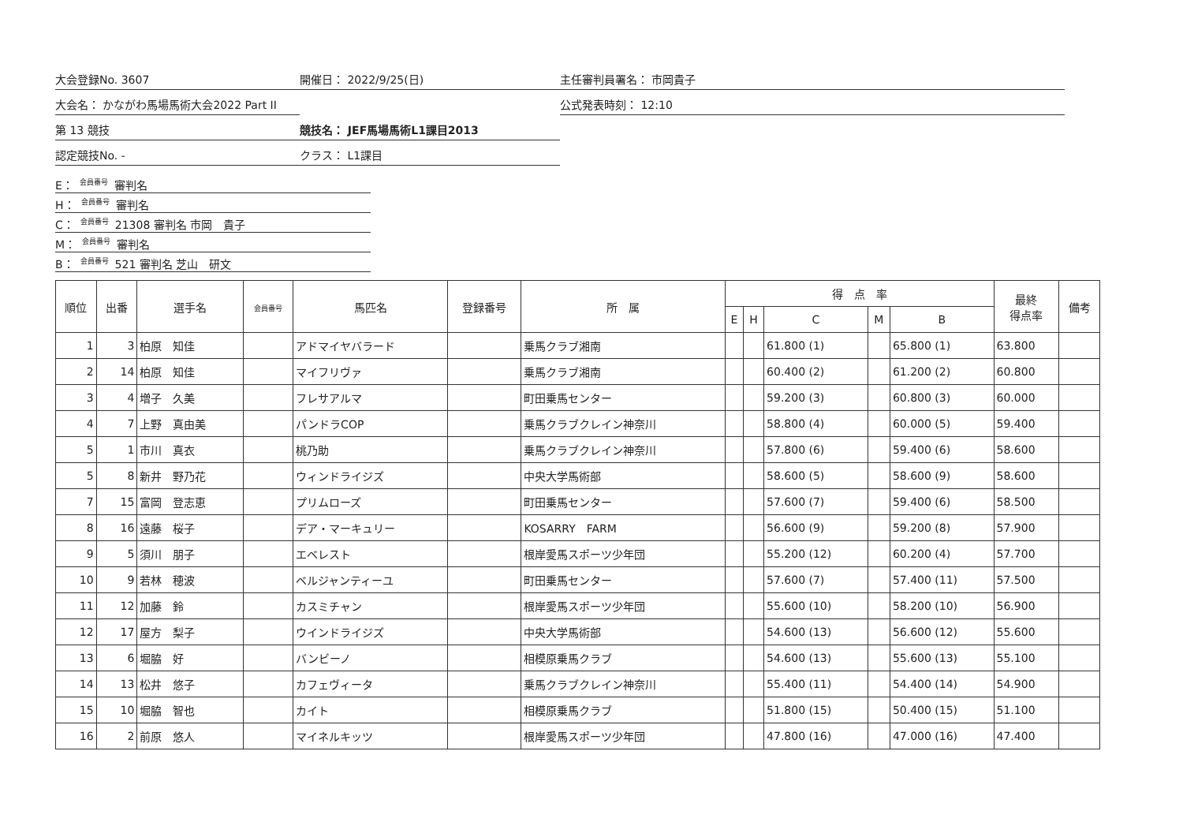大会登録No. 3607
開催日： 2022/9/25(日)
主任審判員署名： 市岡貴子
大会名： かながわ馬場馬術大会2022 Part II
公式発表時刻： 12:10
第 13 競技
競技名： JEF馬場馬術L1課目2013
認定競技No. -
クラス： L1課目
E： 会員番号 審判名
H： 会員番号 審判名
C： 会員番号 21308 審判名 市岡　貴子
M： 会員番号 審判名
B： 会員番号 521 審判名 芝山　研文
| 順位 | 出番 | 選手名 | 会員番号 | 馬匹名 | 登録番号 | 所 属 | 得 点 率 | | | | | 最終 得点率 | 備考 |
| --- | --- | --- | --- | --- | --- | --- | --- | --- | --- | --- | --- | --- | --- |
| | | | | | | | E | H | C | M | B | | |
| 1 | 3 | 柏原 知佳 | | アドマイヤバラード | | 乗馬クラブ湘南 | | | 61.800 (1) | | 65.800 (1) | 63.800 | |
| 2 | 14 | 柏原 知佳 | | マイフリヴァ | | 乗馬クラブ湘南 | | | 60.400 (2) | | 61.200 (2) | 60.800 | |
| 3 | 4 | 増子 久美 | | フレサアルマ | | 町田乗馬センター | | | 59.200 (3) | | 60.800 (3) | 60.000 | |
| 4 | 7 | 上野 真由美 | | パンドラCOP | | 乗馬クラブクレイン神奈川 | | | 58.800 (4) | | 60.000 (5) | 59.400 | |
| 5 | 1 | 市川 真衣 | | 桃乃助 | | 乗馬クラブクレイン神奈川 | | | 57.800 (6) | | 59.400 (6) | 58.600 | |
| 5 | 8 | 新井 野乃花 | | ウィンドライジズ | | 中央大学馬術部 | | | 58.600 (5) | | 58.600 (9) | 58.600 | |
| 7 | 15 | 富岡 登志恵 | | プリムローズ | | 町田乗馬センター | | | 57.600 (7) | | 59.400 (6) | 58.500 | |
| 8 | 16 | 遠藤 桜子 | | デア・マーキュリー | | KOSARRY FARM | | | 56.600 (9) | | 59.200 (8) | 57.900 | |
| 9 | 5 | 須川 朋子 | | エベレスト | | 根岸愛馬スポーツ少年団 | | | 55.200 (12) | | 60.200 (4) | 57.700 | |
| 10 | 9 | 若林 穂波 | | ベルジャンティーユ | | 町田乗馬センター | | | 57.600 (7) | | 57.400 (11) | 57.500 | |
| 11 | 12 | 加藤 鈴 | | カスミチャン | | 根岸愛馬スポーツ少年団 | | | 55.600 (10) | | 58.200 (10) | 56.900 | |
| 12 | 17 | 屋方 梨子 | | ウインドライジズ | | 中央大学馬術部 | | | 54.600 (13) | | 56.600 (12) | 55.600 | |
| 13 | 6 | 堀脇 好 | | バンビーノ | | 相模原乗馬クラブ | | | 54.600 (13) | | 55.600 (13) | 55.100 | |
| 14 | 13 | 松井 悠子 | | カフェヴィータ | | 乗馬クラブクレイン神奈川 | | | 55.400 (11) | | 54.400 (14) | 54.900 | |
| 15 | 10 | 堀脇 智也 | | カイト | | 相模原乗馬クラブ | | | 51.800 (15) | | 50.400 (15) | 51.100 | |
| 16 | 2 | 前原 悠人 | | マイネルキッツ | | 根岸愛馬スポーツ少年団 | | | 47.800 (16) | | 47.000 (16) | 47.400 | |